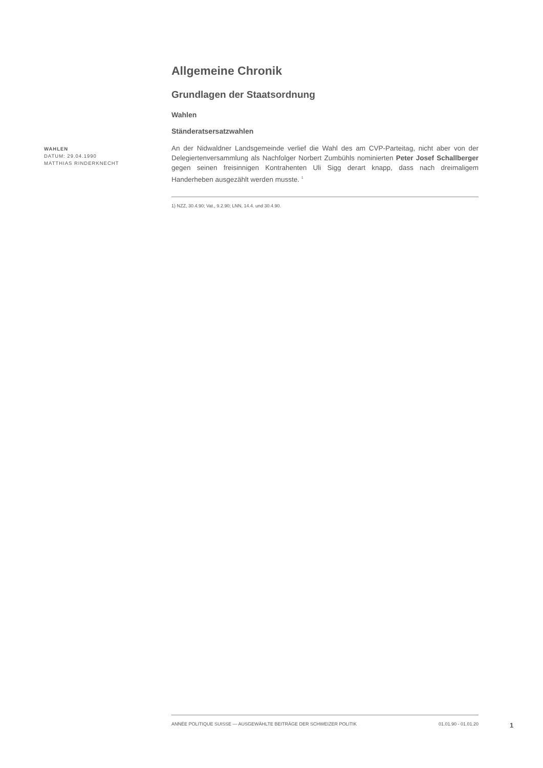WAHLEN
DATUM: 29.04.1990
MATTHIAS RINDERKNECHT
Allgemeine Chronik
Grundlagen der Staatsordnung
Wahlen
Ständeratsersatzwahlen
An der Nidwaldner Landsgemeinde verlief die Wahl des am CVP-Parteitag, nicht aber von der Delegiertenversammlung als Nachfolger Norbert Zumbühls nominierten Peter Josef Schallberger gegen seinen freisinnigen Kontrahenten Uli Sigg derart knapp, dass nach dreimaligem Handerheben ausgezählt werden musste. <sup>1</sup>
1) NZZ, 30.4.90; Vat., 9.2.90; LNN, 14.4. und 30.4.90.
ANNÉE POLITIQUE SUISSE — AUSGEWÄHLTE BEITRÄGE DER SCHWEIZER POLITIK 01.01.90 - 01.01.20
1